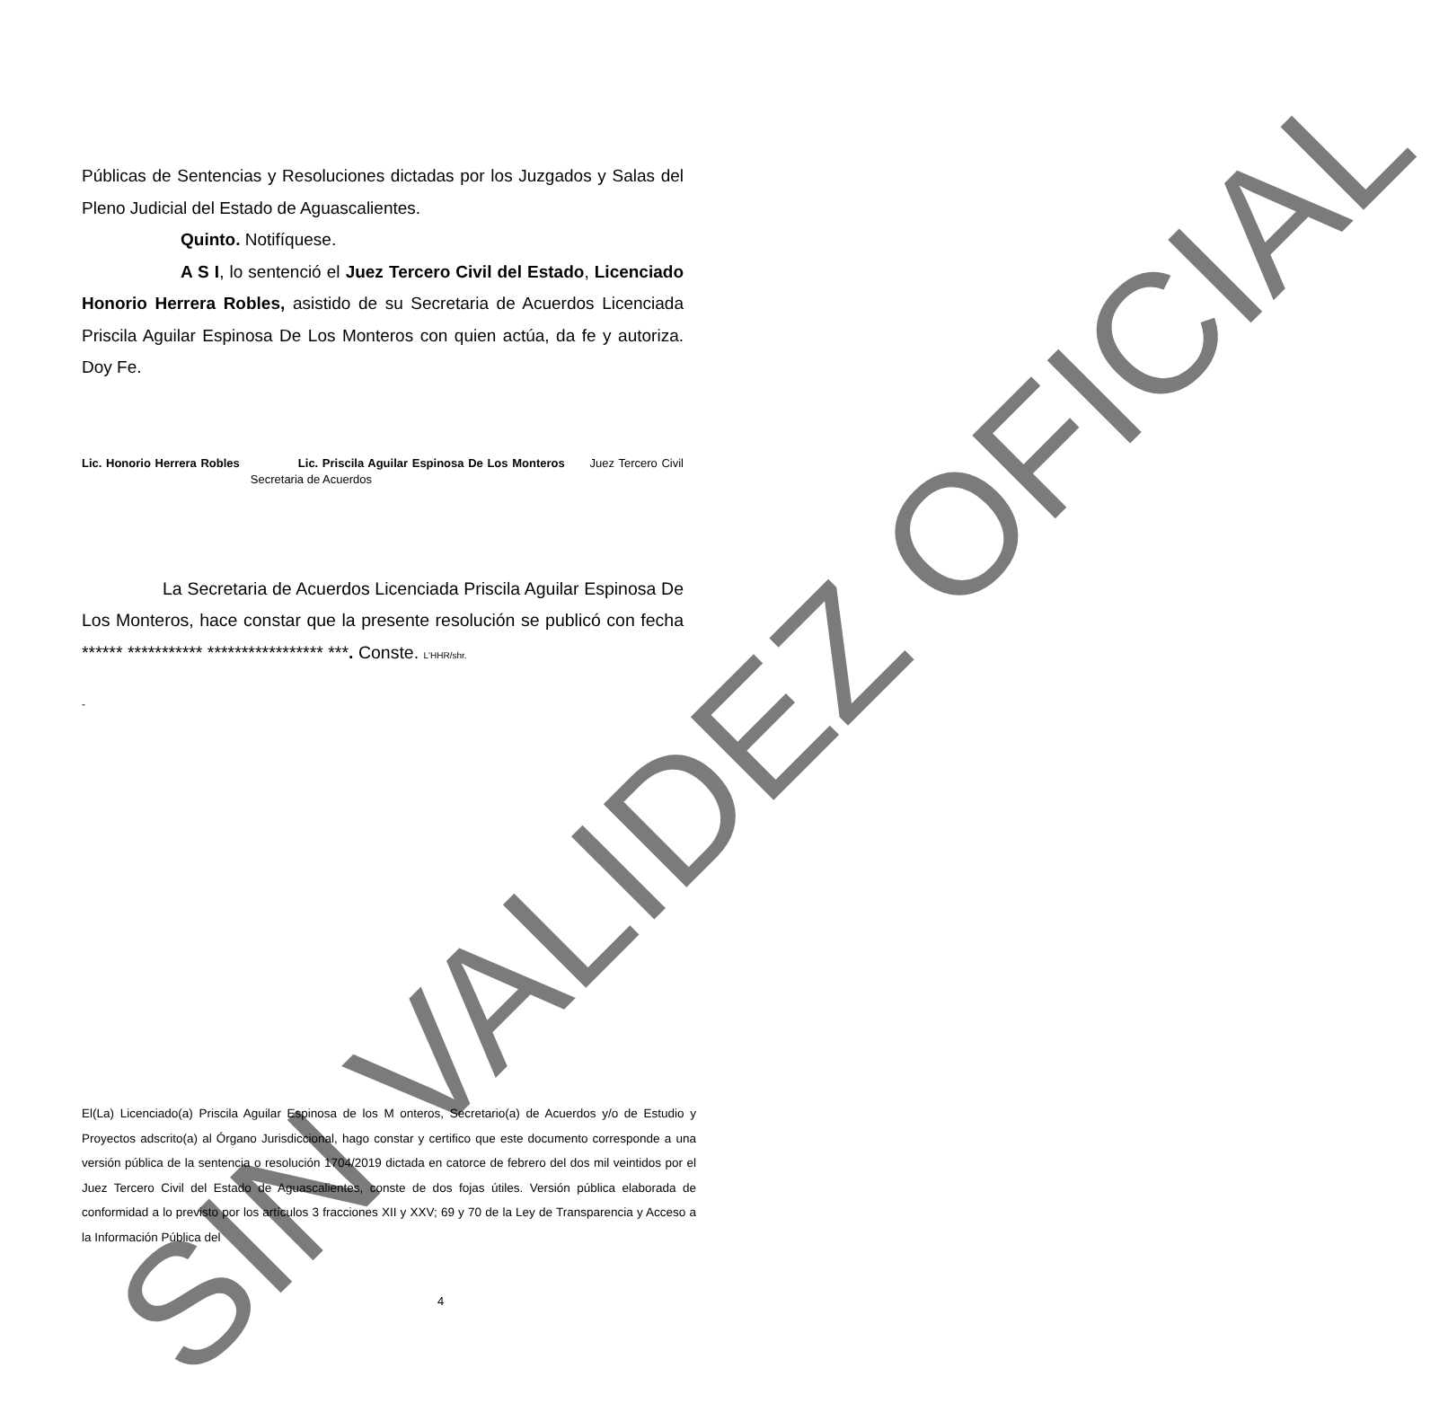Públicas de Sentencias y Resoluciones dictadas por los Juzgados y Salas del Pleno Judicial del Estado de Aguascalientes.
Quinto. Notifíquese.
A S I, lo sentenció el Juez Tercero Civil del Estado, Licenciado Honorio Herrera Robles, asistido de su Secretaria de Acuerdos Licenciada Priscila Aguilar Espinosa De Los Monteros con quien actúa, da fe y autoriza. Doy Fe.
Lic. Honorio Herrera Robles Lic. Priscila Aguilar Espinosa De Los Monteros Juez Tercero Civil Secretaria de Acuerdos
La Secretaria de Acuerdos Licenciada Priscila Aguilar Espinosa De Los Monteros, hace constar que la presente resolución se publicó con fecha ****** *********** ***************** ***. Conste. L'HHR/shr.
-
El(La) Licenciado(a) Priscila Aguilar Espinosa de los M onteros, Secretario(a) de Acuerdos y/o de Estudio y Proyectos adscrito(a) al Órgano Jurisdiccional, hago constar y certifico que este documento corresponde a una versión pública de la sentencia o resolución 1704/2019 dictada en catorce de febrero del dos mil veintidos por el Juez Tercero Civil del Estado de Aguascalientes, conste de dos fojas útiles. Versión pública elaborada de conformidad a lo previsto por los artículos 3 fracciones XII y XXV; 69 y 70 de la Ley de Transparencia y Acceso a la Información Pública del
4
SIN VALIDEZ OFICIAL